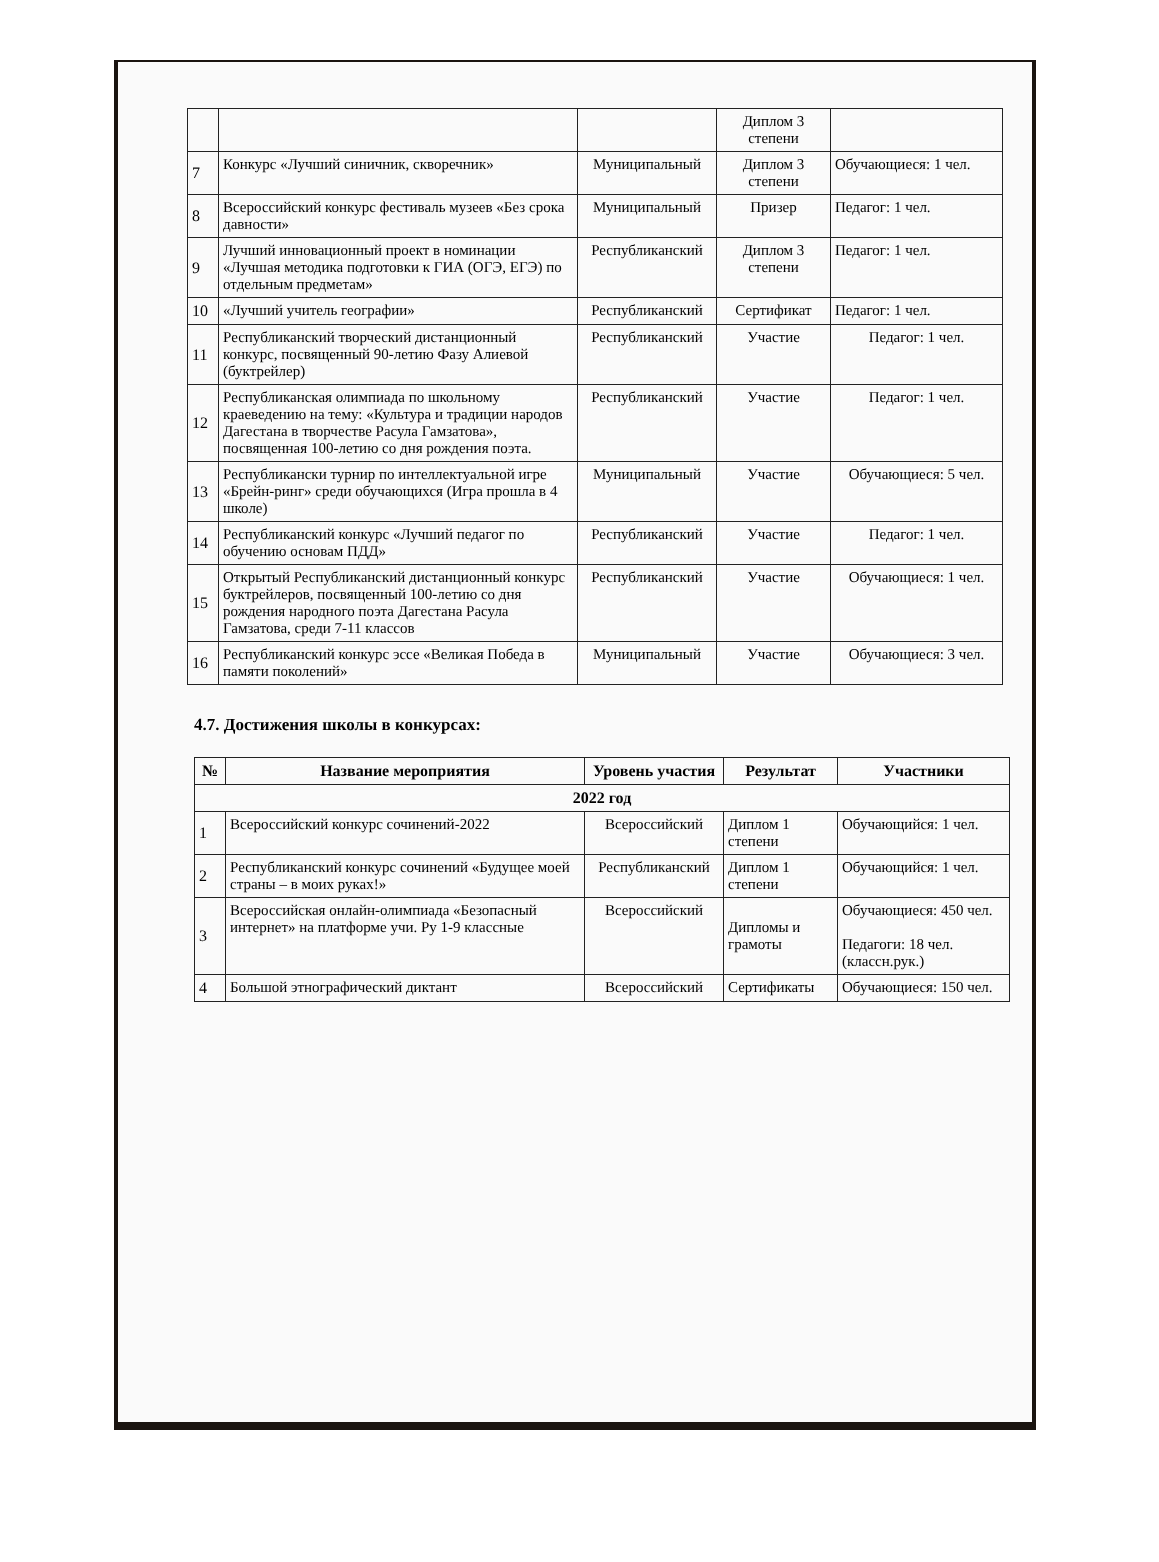| | | | Диплом 3 степени | |
| 7 | Конкурс «Лучший синичник, скворечник» | Муниципальный | Диплом 3 степени | Обучающиеся: 1 чел. |
| 8 | Всероссийский конкурс фестиваль музеев «Без срока давности» | Муниципальный | Призер | Педагог: 1 чел. |
| 9 | Лучший инновационный проект в номинации «Лучшая методика подготовки к ГИА (ОГЭ, ЕГЭ) по отдельным предметам» | Республиканский | Диплом 3 степени | Педагог: 1 чел. |
| 10 | «Лучший учитель географии» | Республиканский | Сертификат | Педагог: 1 чел. |
| 11 | Республиканский творческий дистанционный конкурс, посвященный 90-летию Фазу Алиевой (буктрейлер) | Республиканский | Участие | Педагог: 1 чел. |
| 12 | Республиканская олимпиада по школьному краеведению на тему: «Культура и традиции народов Дагестана в творчестве Расула Гамзатова», посвященная 100-летию со дня рождения поэта. | Республиканский | Участие | Педагог: 1 чел. |
| 13 | Республикански турнир по интеллектуальной игре «Брейн-ринг» среди обучающихся (Игра прошла в 4 школе) | Муниципальный | Участие | Обучающиеся: 5 чел. |
| 14 | Республиканский конкурс «Лучший педагог по обучению основам ПДД» | Республиканский | Участие | Педагог: 1 чел. |
| 15 | Открытый Республиканский дистанционный конкурс буктрейлеров, посвященный 100-летию со дня рождения народного поэта Дагестана Расула Гамзатова, среди 7-11 классов | Республиканский | Участие | Обучающиеся: 1 чел. |
| 16 | Республиканский конкурс эссе «Великая Победа в памяти поколений» | Муниципальный | Участие | Обучающиеся: 3 чел. |
4.7. Достижения школы в конкурсах:
| № | Название мероприятия | Уровень участия | Результат | Участники |
| --- | --- | --- | --- | --- |
| 2022 год | | | | |
| 1 | Всероссийский конкурс сочинений-2022 | Всероссийский | Диплом 1 степени | Обучающийся: 1 чел. |
| 2 | Республиканский конкурс сочинений «Будущее моей страны – в моих руках!» | Республиканский | Диплом 1 степени | Обучающийся: 1 чел. |
| 3 | Всероссийская онлайн-олимпиада «Безопасный интернет» на платформе учи. Ру 1-9 классные | Всероссийский | Дипломы и грамоты | Обучающиеся: 450 чел. Педагоги: 18 чел.(классн.рук.) |
| 4 | Большой этнографический диктант | Всероссийский | Сертификаты | Обучающиеся: 150 чел. |